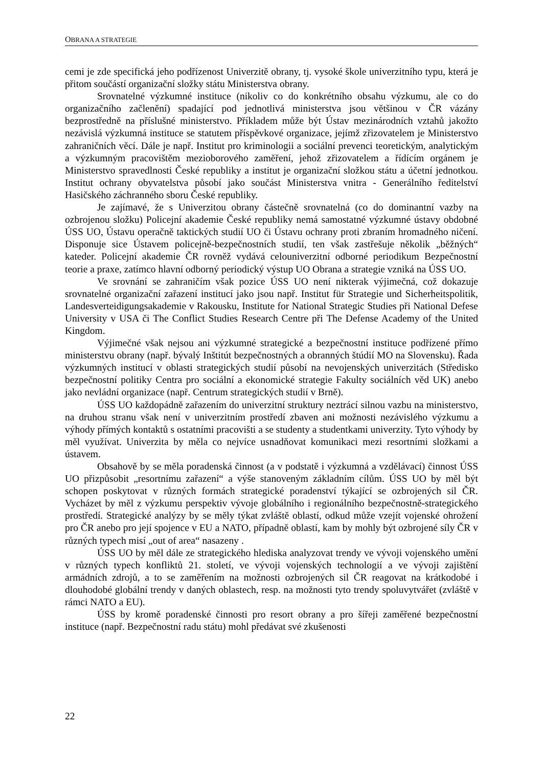OBRANA A STRATEGIE
cemi je zde specifická jeho podřízenost Univerzitě obrany, tj. vysoké škole univerzitního typu, která je přitom součástí organizační složky státu Ministerstva obrany.
Srovnatelné výzkumné instituce (nikoliv co do konkrétního obsahu výzkumu, ale co do organizačního začlenění) spadající pod jednotlivá ministerstva jsou většinou v ČR vázány bezprostředně na příslušné ministerstvo. Příkladem může být Ústav mezinárodních vztahů jakožto nezávislá výzkumná instituce se statutem příspěvkové organizace, jejímž zřizovatelem je Ministerstvo zahraničních věcí. Dále je např. Institut pro kriminologii a sociální prevenci teoretickým, analytickým a výzkumným pracovištěm mezioborového zaměření, jehož zřizovatelem a řídícím orgánem je Ministerstvo spravedlnosti České republiky a institut je organizační složkou státu a účetní jednotkou. Institut ochrany obyvatelstva působí jako součást Ministerstva vnitra - Generálního ředitelství Hasičského záchranného sboru České republiky.
Je zajímavé, že s Univerzitou obrany částečně srovnatelná (co do dominantní vazby na ozbrojenou složku) Policejní akademie České republiky nemá samostatné výzkumné ústavy obdobné ÚSS UO, Ústavu operačně taktických studií UO či Ústavu ochrany proti zbraním hromadného ničení. Disponuje sice Ústavem policejně-bezpečnostních studií, ten však zastřešuje několik „běžných“ kateder. Policejní akademie ČR rovněž vydává celouniverzitní odborné periodikum Bezpečnostní teorie a praxe, zatímco hlavní odborný periodický výstup UO Obrana a strategie vzniká na ÚSS UO.
Ve srovnání se zahraničím však pozice ÚSS UO není nikterak výjimečná, což dokazuje srovnatelné organizační zařazení institucí jako jsou např. Institut für Strategie und Sicherheitspolitik, Landesverteidigungsakademie v Rakousku, Institute for National Strategic Studies při National Defese University v USA či The Conflict Studies Research Centre při The Defense Academy of the United Kingdom.
Výjimečné však nejsou ani výzkumné strategické a bezpečnostní instituce podřízené přímo ministerstvu obrany (např. bývalý Inštitút bezpečnostných a obranných štúdií MO na Slovensku). Řada výzkumných institucí v oblasti strategických studií působí na nevojenských univerzitách (Středisko bezpečnostní politiky Centra pro sociální a ekonomické strategie Fakulty sociálních věd UK) anebo jako nevládní organizace (např. Centrum strategických studií v Brně).
ÚSS UO každopádně zařazením do univerzitní struktury neztrácí silnou vazbu na ministerstvo, na druhou stranu však není v univerzitním prostředí zbaven ani možnosti nezávislého výzkumu a výhody přímých kontaktů s ostatními pracovišti a se studenty a studentkami univerzity. Tyto výhody by měl využívat. Univerzita by měla co nejvíce usnadňovat komunikaci mezi resortními složkami a ústavem.
Obsahově by se měla poradenská činnost (a v podstatě i výzkumná a vzdělávací) činnost ÚSS UO přizpůsobit „resortnímu zařazení“ a výše stanoveným základním cílům. ÚSS UO by měl být schopen poskytovat v různých formách strategické poradenství týkající se ozbrojených sil ČR. Vycházet by měl z výzkumu perspektiv vývoje globálního i regionálního bezpečnostně-strategického prostředí. Strategické analýzy by se měly týkat zvláště oblastí, odkud může vzejít vojenské ohrožení pro ČR anebo pro její spojence v EU a NATO, případně oblastí, kam by mohly být ozbrojené síly ČR v různých typech misí „out of area“ nasazeny .
ÚSS UO by měl dále ze strategického hlediska analyzovat trendy ve vývoji vojenského umění v různých typech konfliktů 21. století, ve vývoji vojenských technologií a ve vývoji zajištění armádních zdrojů, a to se zaměřením na možnosti ozbrojených sil ČR reagovat na krátkodobé i dlouhodobé globální trendy v daných oblastech, resp. na možnosti tyto trendy spoluvytvářet (zvláště v rámci NATO a EU).
ÚSS by kromě poradenské činnosti pro resort obrany a pro šířeji zaměřené bezpečnostní instituce (např. Bezpečnostní radu státu) mohl předávat své zkušenosti
22